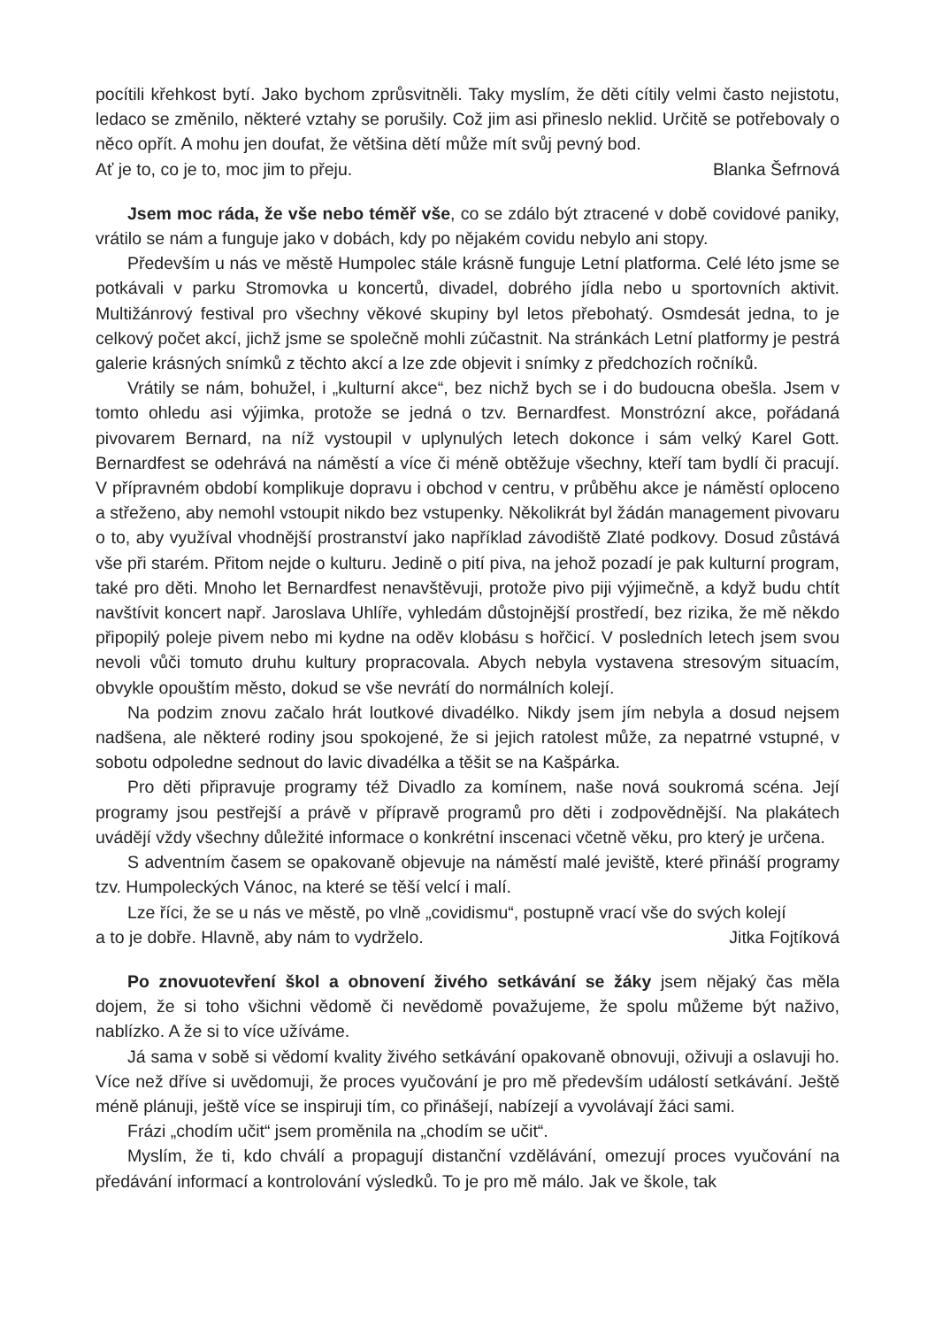pocítili křehkost bytí. Jako bychom zprůsvitněli. Taky myslím, že děti cítily velmi často nejistotu, ledaco se změnilo, některé vztahy se porušily. Což jim asi přineslo neklid. Určitě se potřebovaly o něco opřít. A mohu jen doufat, že většina dětí může mít svůj pevný bod.
Ať je to, co je to, moc jim to přeju. Blanka Šefrnová
Jsem moc ráda, že vše nebo téměř vše, co se zdálo být ztracené v době covidové paniky, vrátilo se nám a funguje jako v dobách, kdy po nějakém covidu nebylo ani stopy.
Především u nás ve městě Humpolec stále krásně funguje Letní platforma. Celé léto jsme se potkávali v parku Stromovka u koncertů, divadel, dobrého jídla nebo u sportovních aktivit. Multižánrový festival pro všechny věkové skupiny byl letos přebohatý. Osmdesát jedna, to je celkový počet akcí, jichž jsme se společně mohli zúčastnit. Na stránkách Letní platformy je pestrá galerie krásných snímků z těchto akcí a lze zde objevit i snímky z předchozích ročníků.
Vrátily se nám, bohužel, i „kulturní akce“, bez nichž bych se i do budoucna obešla. Jsem v tomto ohledu asi výjimka, protože se jedná o tzv. Bernardfest. Monstrózní akce, pořádaná pivovarem Bernard, na níž vystoupil v uplynulých letech dokonce i sám velký Karel Gott. Bernardfest se odehrává na náměstí a více či méně obtěžuje všechny, kteří tam bydlí či pracují. V přípravném období komplikuje dopravu i obchod v centru, v průběhu akce je náměstí oploceno a střeženo, aby nemohl vstoupit nikdo bez vstupenky. Několikrát byl žádán management pivovaru o to, aby využíval vhodnější prostranství jako například závodiště Zlaté podkovy. Dosud zůstává vše při starém. Přitom nejde o kulturu. Jedině o pití piva, na jehož pozadí je pak kulturní program, také pro děti. Mnoho let Bernardfest nenavštěvuji, protože pivo piji výjimečně, a když budu chtít navštívit koncert např. Jaroslava Uhlíře, vyhledám důstojnější prostředí, bez rizika, že mě někdo připopilý poleje pivem nebo mi kydne na oděv klobásu s hořčicí. V posledních letech jsem svou nevoli vůči tomuto druhu kultury propracovala. Abych nebyla vystavena stresovým situacím, obvykle opouštím město, dokud se vše nevrátí do normálních kolejí.
Na podzim znovu začalo hrát loutkové divadélko. Nikdy jsem jím nebyla a dosud nejsem nadšena, ale některé rodiny jsou spokojené, že si jejich ratolest může, za nepatrné vstupné, v sobotu odpoledne sednout do lavic divadélka a těšit se na Kašpárka.
Pro děti připravuje programy též Divadlo za komínem, naše nová soukromá scéna. Její programy jsou pestřejší a právě v přípravě programů pro děti i zodpovědnější. Na plakátech uvádějí vždy všechny důležité informace o konkrétní inscenaci včetně věku, pro který je určena.
S adventním časem se opakovaně objevuje na náměstí malé jeviště, které přináší programy tzv. Humpoleckých Vánoc, na které se těší velcí i malí.
Lze říci, že se u nás ve městě, po vlně „covidismu“, postupně vrací vše do svých kolejí
a to je dobře. Hlavně, aby nám to vydrželo. Jitka Fojtíková
Po znovuotevření škol a obnovení živého setkávání se žáky jsem nějaký čas měla dojem, že si toho všichni vědomě či nevědomě považujeme, že spolu můžeme být naživo, nablízko. A že si to více užíváme.
Já sama v sobě si vědomí kvality živého setkávání opakovaně obnovuji, oživuji a oslavuji ho. Více než dříve si uvědomuji, že proces vyučování je pro mě především událostí setkávání. Ještě méně plánuji, ještě více se inspiruji tím, co přinášejí, nabízejí a vyvolávají žáci sami.
Frázi „chodím učit“ jsem proměnila na „chodím se učit“.
Myslím, že ti, kdo chválí a propagují distanční vzdělávání, omezují proces vyučování na předávání informací a kontrolování výsledků. To je pro mě málo. Jak ve škole, tak